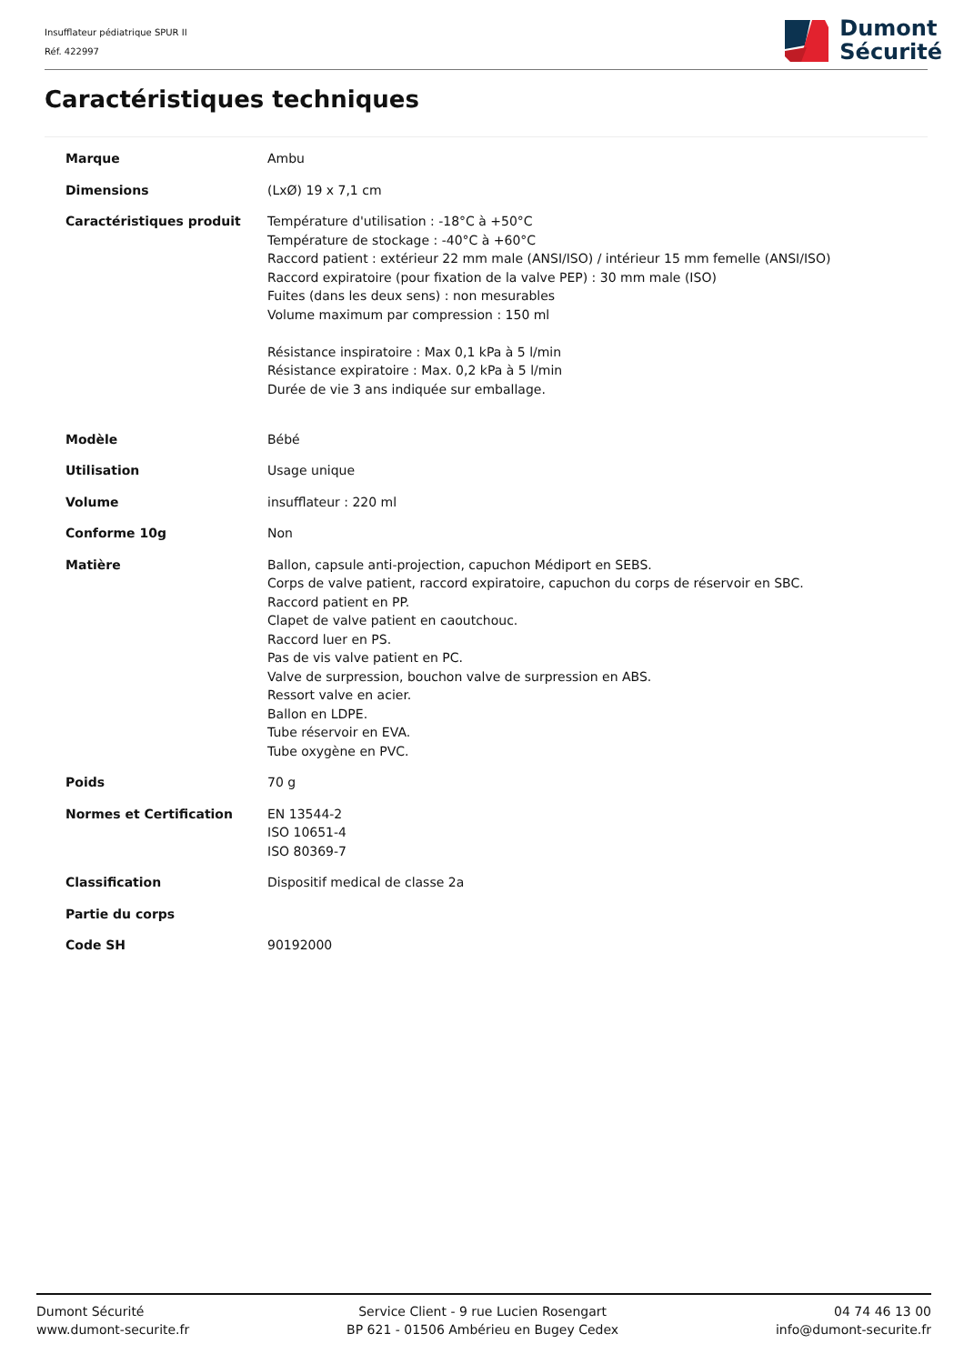Insufflateur pédiatrique SPUR II
Réf. 422997
Dumont
Sécurité
Caractéristiques techniques
| Marque | Ambu |
| Dimensions | (LxØ) 19 x 7,1 cm |
| Caractéristiques produit | Température d'utilisation : -18°C à +50°C Température de stockage : -40°C à +60°C Raccord patient : extérieur 22 mm male (ANSI/ISO) / intérieur 15 mm femelle (ANSI/ISO) Raccord expiratoire (pour fixation de la valve PEP) : 30 mm male (ISO) Fuites (dans les deux sens) : non mesurables Volume maximum par compression : 150 ml Résistance inspiratoire : Max 0,1 kPa à 5 l/min Résistance expiratoire : Max. 0,2 kPa à 5 l/min Durée de vie 3 ans indiquée sur emballage. |
| Modèle | Bébé |
| Utilisation | Usage unique |
| Volume | insufflateur : 220 ml |
| Conforme 10g | Non |
| Matière | Ballon, capsule anti-projection, capuchon Médiport en SEBS. Corps de valve patient, raccord expiratoire, capuchon du corps de réservoir en SBC. Raccord patient en PP. Clapet de valve patient en caoutchouc. Raccord luer en PS. Pas de vis valve patient en PC. Valve de surpression, bouchon valve de surpression en ABS. Ressort valve en acier. Ballon en LDPE. Tube réservoir en EVA. Tube oxygène en PVC. |
| Poids | 70 g |
| Normes et Certification | EN 13544-2 ISO 10651-4 ISO 80369-7 |
| Classification | Dispositif medical de classe 2a |
| Partie du corps | |
| Code SH | 90192000 |
Dumont Sécurité
www.dumont-securite.fr
Service Client - 9 rue Lucien Rosengart
BP 621 - 01506 Ambérieu en Bugey Cedex
04 74 46 13 00
info@dumont-securite.fr